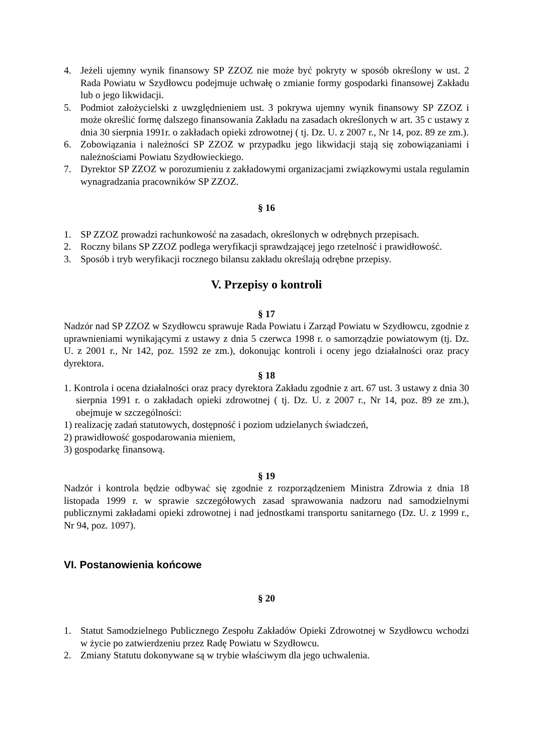4. Jeżeli ujemny wynik finansowy SP ZZOZ nie może być pokryty w sposób określony w ust. 2 Rada Powiatu w Szydłowcu podejmuje uchwałę o zmianie formy gospodarki finansowej Zakładu lub o jego likwidacji.
5. Podmiot założycielski z uwzględnieniem ust. 3 pokrywa ujemny wynik finansowy SP ZZOZ i może określić formę dalszego finansowania Zakładu na zasadach określonych w art. 35 c ustawy z dnia 30 sierpnia 1991r. o zakładach opieki zdrowotnej ( tj. Dz. U. z 2007 r., Nr 14, poz. 89 ze zm.).
6. Zobowiązania i należności SP ZZOZ w przypadku jego likwidacji stają się zobowiązaniami i należnościami Powiatu Szydłowieckiego.
7. Dyrektor SP ZZOZ w porozumieniu z zakładowymi organizacjami związkowymi ustala regulamin wynagradzania pracowników SP ZZOZ.
§ 16
1. SP ZZOZ prowadzi rachunkowość na zasadach, określonych w odrębnych przepisach.
2. Roczny bilans SP ZZOZ podlega weryfikacji sprawdzającej jego rzetelność i prawidłowość.
3. Sposób i tryb weryfikacji rocznego bilansu zakładu określają odrębne przepisy.
V. Przepisy o kontroli
§ 17
Nadzór nad SP ZZOZ w Szydłowcu sprawuje Rada Powiatu i Zarząd Powiatu w Szydłowcu, zgodnie z uprawnieniami wynikającymi z ustawy z dnia 5 czerwca 1998 r. o samorządzie powiatowym (tj. Dz. U. z 2001 r., Nr 142, poz. 1592 ze zm.), dokonując kontroli i oceny jego działalności oraz pracy dyrektora.
§ 18
1. Kontrola i ocena działalności oraz pracy dyrektora Zakładu zgodnie z art. 67 ust. 3 ustawy z dnia 30 sierpnia 1991 r. o zakładach opieki zdrowotnej ( tj. Dz. U. z 2007 r., Nr 14, poz. 89 ze zm.), obejmuje w szczególności:
1) realizację zadań statutowych, dostępność i poziom udzielanych świadczeń,
2) prawidłowość gospodarowania mieniem,
3) gospodarkę finansową.
§ 19
Nadzór i kontrola będzie odbywać się zgodnie z rozporządzeniem Ministra Zdrowia z dnia 18 listopada 1999 r. w sprawie szczegółowych zasad sprawowania nadzoru nad samodzielnymi publicznymi zakładami opieki zdrowotnej i nad jednostkami transportu sanitarnego (Dz. U. z 1999 r., Nr 94, poz. 1097).
VI. Postanowienia końcowe
§ 20
1. Statut Samodzielnego Publicznego Zespołu Zakładów Opieki Zdrowotnej w Szydłowcu wchodzi w życie po zatwierdzeniu przez Radę Powiatu w Szydłowcu.
2. Zmiany Statutu dokonywane są w trybie właściwym dla jego uchwalenia.